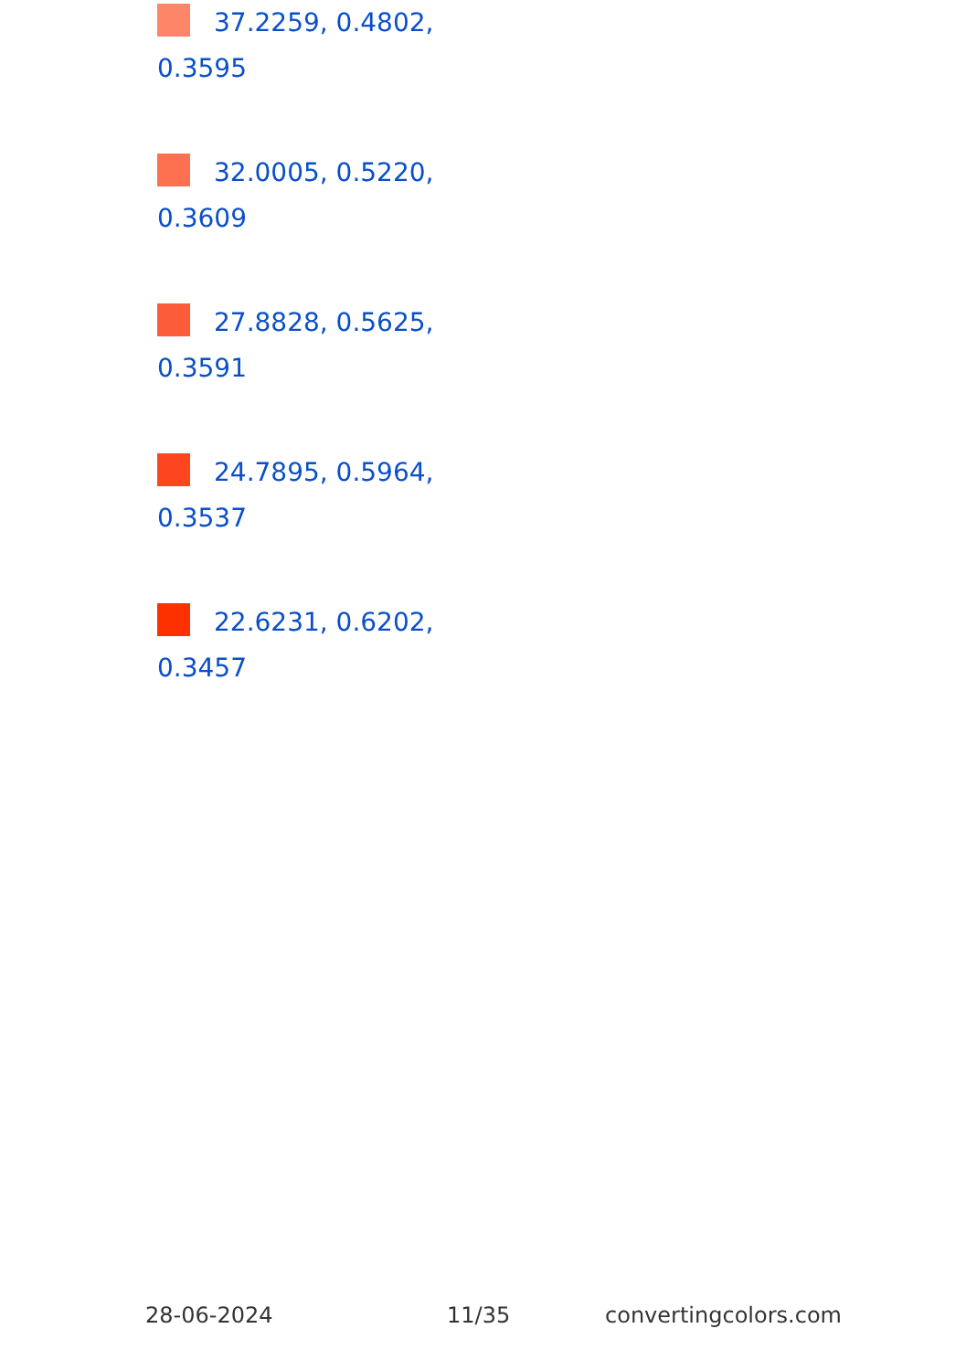37.2259, 0.4802, 0.3595
32.0005, 0.5220, 0.3609
27.8828, 0.5625, 0.3591
24.7895, 0.5964, 0.3537
22.6231, 0.6202, 0.3457
28-06-2024 11/35 convertingcolors.com